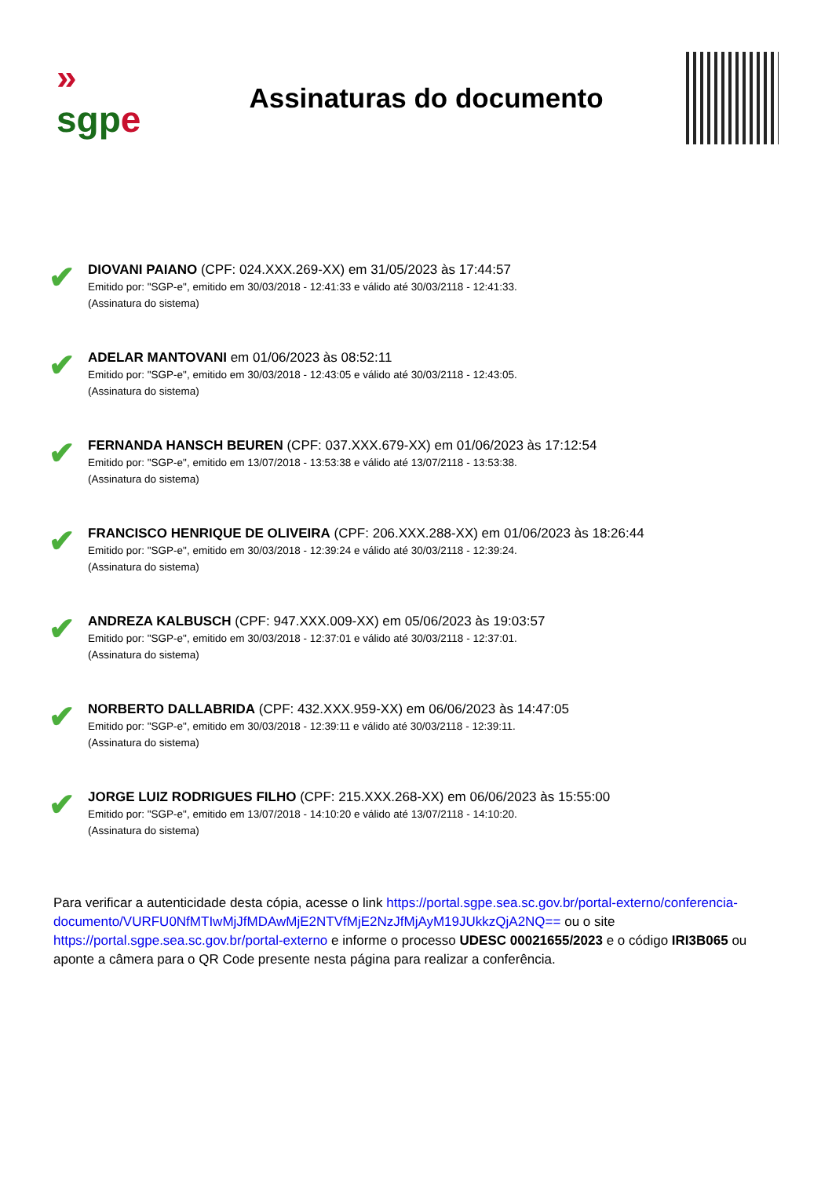»
sgp e
Assinaturas do documento
✔
DIOVANI PAIANO (CPF: 024.XXX.269-XX) em 31/05/2023 às 17:44:57
Emitido por: "SGP-e", emitido em 30/03/2018 - 12:41:33 e válido até 30/03/2118 - 12:41:33.
(Assinatura do sistema)
✔
ADELAR MANTOVANI em 01/06/2023 às 08:52:11
Emitido por: "SGP-e", emitido em 30/03/2018 - 12:43:05 e válido até 30/03/2118 - 12:43:05.
(Assinatura do sistema)
✔
FERNANDA HANSCH BEUREN (CPF: 037.XXX.679-XX) em 01/06/2023 às 17:12:54
Emitido por: "SGP-e", emitido em 13/07/2018 - 13:53:38 e válido até 13/07/2118 - 13:53:38.
(Assinatura do sistema)
✔
FRANCISCO HENRIQUE DE OLIVEIRA (CPF: 206.XXX.288-XX) em 01/06/2023 às 18:26:44
Emitido por: "SGP-e", emitido em 30/03/2018 - 12:39:24 e válido até 30/03/2118 - 12:39:24.
(Assinatura do sistema)
✔
ANDREZA KALBUSCH (CPF: 947.XXX.009-XX) em 05/06/2023 às 19:03:57
Emitido por: "SGP-e", emitido em 30/03/2018 - 12:37:01 e válido até 30/03/2118 - 12:37:01.
(Assinatura do sistema)
✔
NORBERTO DALLABRIDA (CPF: 432.XXX.959-XX) em 06/06/2023 às 14:47:05
Emitido por: "SGP-e", emitido em 30/03/2018 - 12:39:11 e válido até 30/03/2118 - 12:39:11.
(Assinatura do sistema)
✔
JORGE LUIZ RODRIGUES FILHO (CPF: 215.XXX.268-XX) em 06/06/2023 às 15:55:00
Emitido por: "SGP-e", emitido em 13/07/2018 - 14:10:20 e válido até 13/07/2118 - 14:10:20.
(Assinatura do sistema)
Para verificar a autenticidade desta cópia, acesse o link https://portal.sgpe.sea.sc.gov.br/portal-externo/conferencia-documento/VURFU0NfMTIwMjJfMDAwMjE2NTVfMjE2NzJfMjAyM19JUkkzQjA2NQ== ou o site https://portal.sgpe.sea.sc.gov.br/portal-externo e informe o processo UDESC 00021655/2023 e o código IRI3B065 ou aponte a câmera para o QR Code presente nesta página para realizar a conferência.